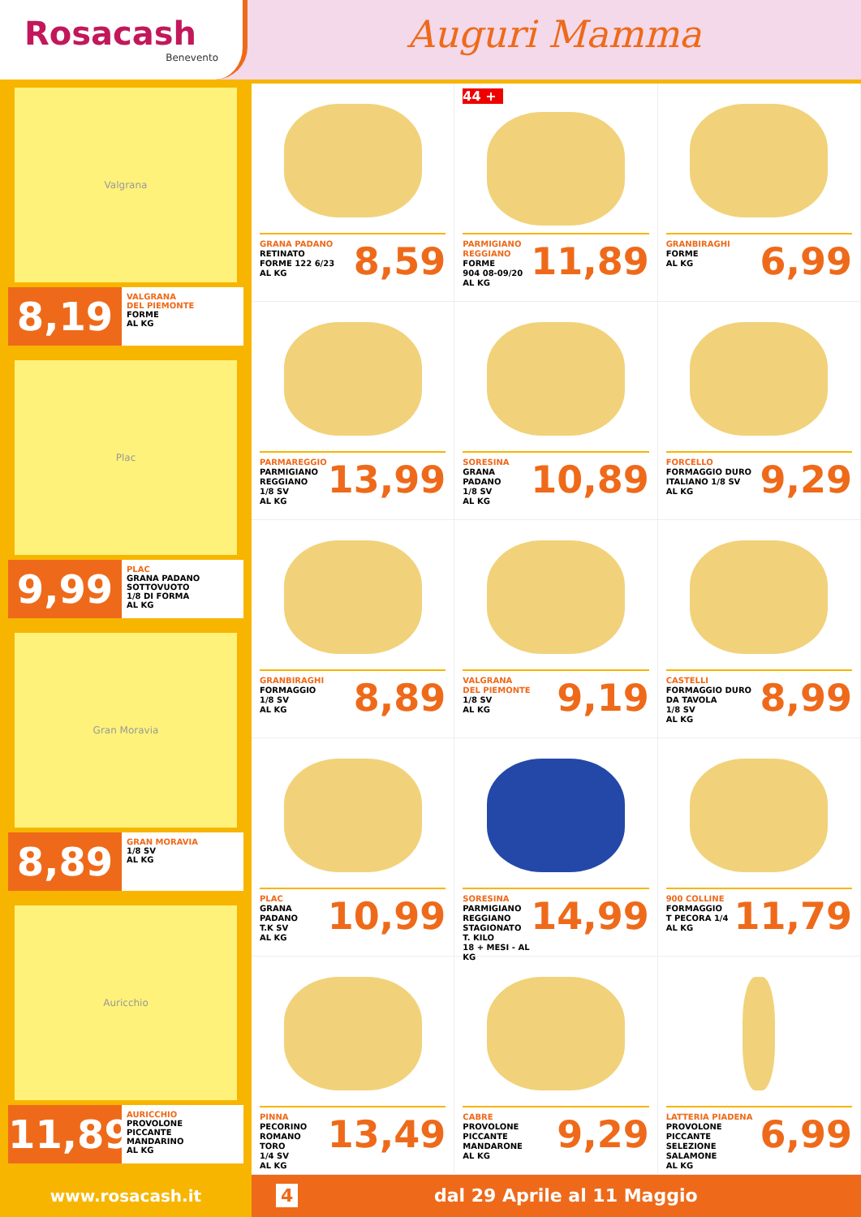Rosacash
Benevento
Auguri Mamma
Valgrana
8,19
VALGRANA
DEL PIEMONTE
FORME
AL KG
Plac
9,99
PLAC
GRANA PADANO
SOTTOVUOTO
1/8 DI FORMA
AL KG
Gran Moravia
8,89
GRAN MORAVIA
1/8 SV
AL KG
Auricchio
11,89
AURICCHIO
PROVOLONE
PICCANTE
MANDARINO
AL KG
GRANA PADANO
RETINATO
FORME 122 6/23
AL KG
8,59
44 +
PARMIGIANO
REGGIANO
FORME
904 08-09/20
AL KG
11,89
GRANBIRAGHI
FORME
AL KG
6,99
PARMAREGGIO
PARMIGIANO
REGGIANO
1/8 SV
AL KG
13,99
SORESINA
GRANA PADANO
1/8 SV
AL KG
10,89
FORCELLO
FORMAGGIO DURO
ITALIANO 1/8 SV
AL KG
9,29
GRANBIRAGHI
FORMAGGIO
1/8 SV
AL KG
8,89
VALGRANA
DEL PIEMONTE
1/8 SV
AL KG
9,19
CASTELLI
FORMAGGIO DURO
DA TAVOLA
1/8 SV
AL KG
8,99
PLAC
GRANA PADANO
T.K SV
AL KG
10,99
SORESINA
PARMIGIANO
REGGIANO
STAGIONATO T. KILO
18 + MESI - AL KG
14,99
900 COLLINE
FORMAGGIO
T PECORA 1/4
AL KG
11,79
PINNA
PECORINO
ROMANO TORO
1/4 SV
AL KG
13,49
CABRE
PROVOLONE
PICCANTE MANDARONE
AL KG
9,29
LATTERIA PIADENA
PROVOLONE PICCANTE
SELEZIONE SALAMONE
AL KG
6,99
www.rosacash.it 4 dal 29 Aprile al 11 Maggio